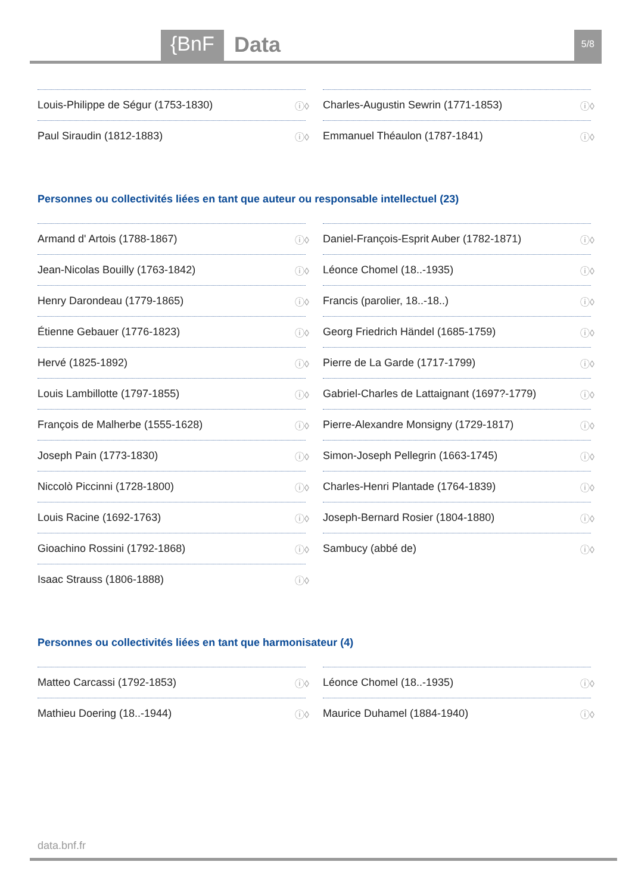{BnF Data 5/8
Louis-Philippe de Ségur (1753-1830) ⓘ◊
Charles-Augustin Sewrin (1771-1853) ⓘ◊
Paul Siraudin (1812-1883) ⓘ◊
Emmanuel Théaulon (1787-1841) ⓘ◊
Personnes ou collectivités liées en tant que auteur ou responsable intellectuel (23)
Armand d' Artois (1788-1867) ⓘ◊
Daniel-François-Esprit Auber (1782-1871) ⓘ◊
Jean-Nicolas Bouilly (1763-1842) ⓘ◊
Léonce Chomel (18..-1935) ⓘ◊
Henry Darondeau (1779-1865) ⓘ◊
Francis (parolier, 18..-18..) ⓘ◊
Étienne Gebauer (1776-1823) ⓘ◊
Georg Friedrich Händel (1685-1759) ⓘ◊
Hervé (1825-1892) ⓘ◊
Pierre de La Garde (1717-1799) ⓘ◊
Louis Lambillotte (1797-1855) ⓘ◊
Gabriel-Charles de Lattaignant (1697?-1779) ⓘ◊
François de Malherbe (1555-1628) ⓘ◊
Pierre-Alexandre Monsigny (1729-1817) ⓘ◊
Joseph Pain (1773-1830) ⓘ◊
Simon-Joseph Pellegrin (1663-1745) ⓘ◊
Niccolò Piccinni (1728-1800) ⓘ◊
Charles-Henri Plantade (1764-1839) ⓘ◊
Louis Racine (1692-1763) ⓘ◊
Joseph-Bernard Rosier (1804-1880) ⓘ◊
Gioachino Rossini (1792-1868) ⓘ◊
Sambucy (abbé de) ⓘ◊
Isaac Strauss (1806-1888) ⓘ◊
Personnes ou collectivités liées en tant que harmonisateur (4)
Matteo Carcassi (1792-1853) ⓘ◊
Léonce Chomel (18..-1935) ⓘ◊
Mathieu Doering (18..-1944) ⓘ◊
Maurice Duhamel (1884-1940) ⓘ◊
data.bnf.fr